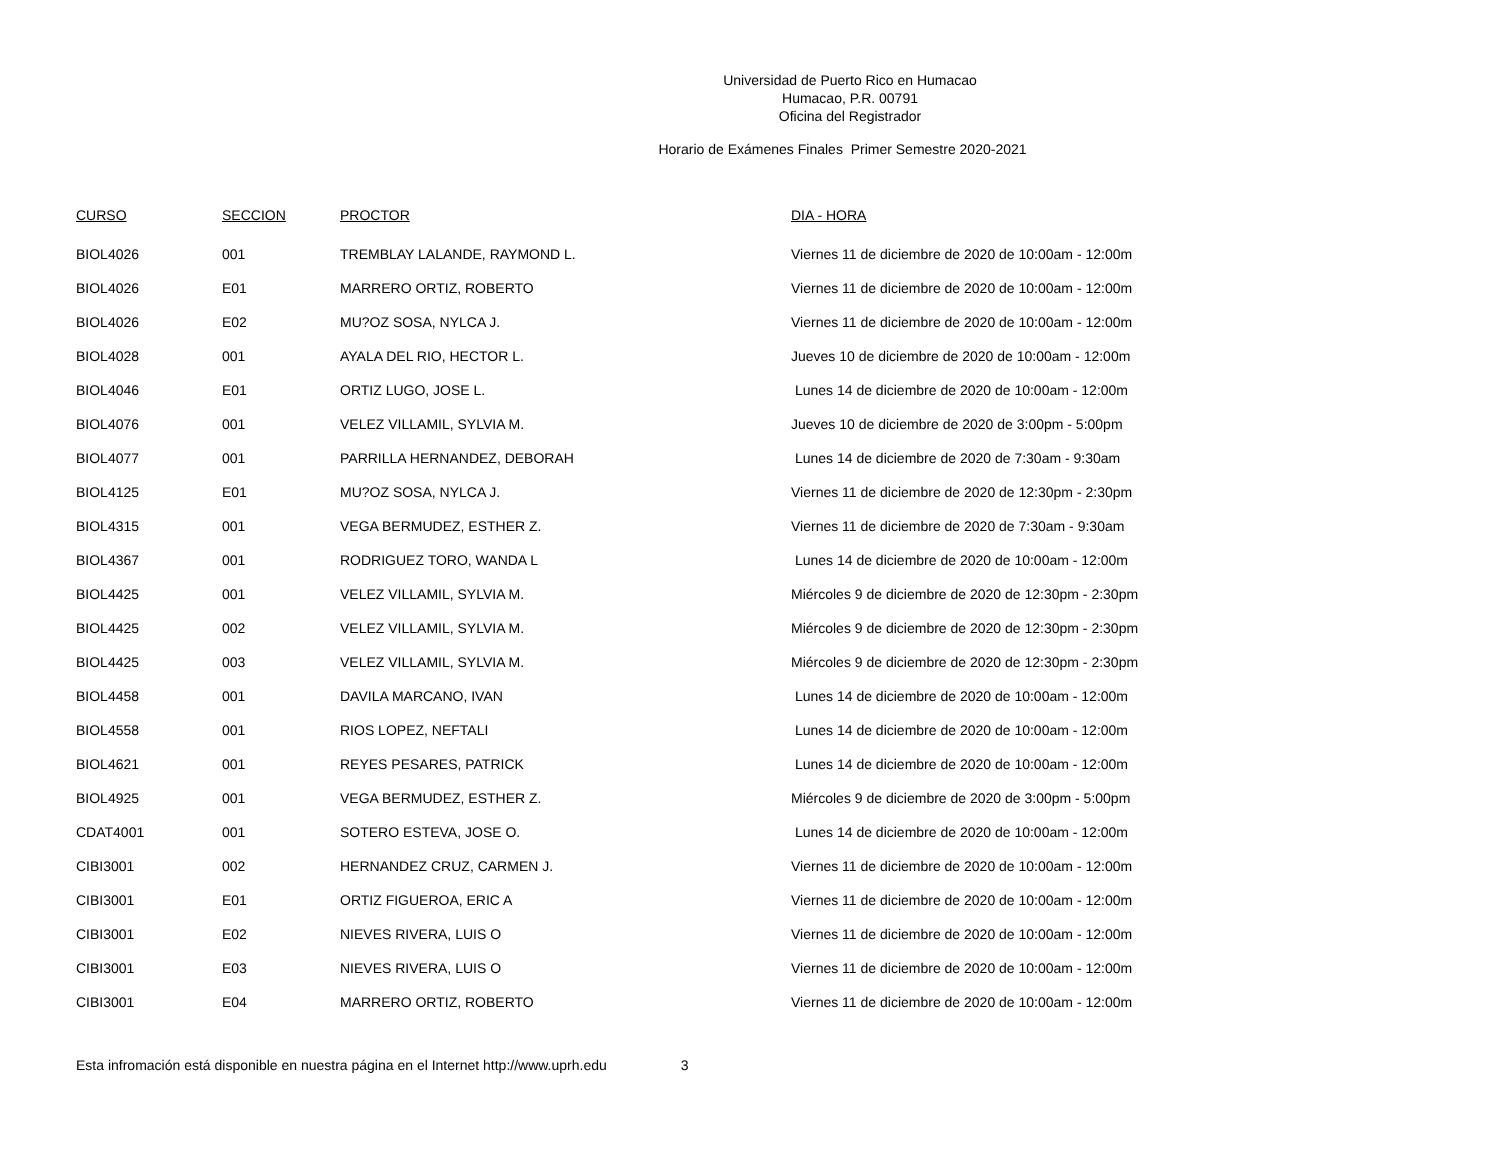Universidad de Puerto Rico en Humacao
Humacao, P.R. 00791
Oficina del Registrador
Horario de Exámenes Finales Primer Semestre 2020-2021
| CURSO | SECCION | PROCTOR | DIA - HORA |
| --- | --- | --- | --- |
| BIOL4026 | 001 | TREMBLAY LALANDE, RAYMOND L. | Viernes 11 de diciembre de 2020 de 10:00am - 12:00m |
| BIOL4026 | E01 | MARRERO ORTIZ, ROBERTO | Viernes 11 de diciembre de 2020 de 10:00am - 12:00m |
| BIOL4026 | E02 | MU?OZ SOSA, NYLCA J. | Viernes 11 de diciembre de 2020 de 10:00am - 12:00m |
| BIOL4028 | 001 | AYALA DEL RIO, HECTOR L. | Jueves 10 de diciembre de 2020 de 10:00am - 12:00m |
| BIOL4046 | E01 | ORTIZ LUGO, JOSE L. | Lunes 14 de diciembre de 2020 de 10:00am - 12:00m |
| BIOL4076 | 001 | VELEZ VILLAMIL, SYLVIA M. | Jueves 10 de diciembre de 2020 de 3:00pm - 5:00pm |
| BIOL4077 | 001 | PARRILLA HERNANDEZ, DEBORAH | Lunes 14 de diciembre de 2020 de 7:30am - 9:30am |
| BIOL4125 | E01 | MU?OZ SOSA, NYLCA J. | Viernes 11 de diciembre de 2020 de 12:30pm - 2:30pm |
| BIOL4315 | 001 | VEGA BERMUDEZ, ESTHER Z. | Viernes 11 de diciembre de 2020 de 7:30am - 9:30am |
| BIOL4367 | 001 | RODRIGUEZ TORO, WANDA L | Lunes 14 de diciembre de 2020 de 10:00am - 12:00m |
| BIOL4425 | 001 | VELEZ VILLAMIL, SYLVIA M. | Miércoles 9 de diciembre de 2020 de 12:30pm - 2:30pm |
| BIOL4425 | 002 | VELEZ VILLAMIL, SYLVIA M. | Miércoles 9 de diciembre de 2020 de 12:30pm - 2:30pm |
| BIOL4425 | 003 | VELEZ VILLAMIL, SYLVIA M. | Miércoles 9 de diciembre de 2020 de 12:30pm - 2:30pm |
| BIOL4458 | 001 | DAVILA MARCANO, IVAN | Lunes 14 de diciembre de 2020 de 10:00am - 12:00m |
| BIOL4558 | 001 | RIOS LOPEZ, NEFTALI | Lunes 14 de diciembre de 2020 de 10:00am - 12:00m |
| BIOL4621 | 001 | REYES PESARES, PATRICK | Lunes 14 de diciembre de 2020 de 10:00am - 12:00m |
| BIOL4925 | 001 | VEGA BERMUDEZ, ESTHER Z. | Miércoles 9 de diciembre de 2020 de 3:00pm - 5:00pm |
| CDAT4001 | 001 | SOTERO ESTEVA, JOSE O. | Lunes 14 de diciembre de 2020 de 10:00am - 12:00m |
| CIBI3001 | 002 | HERNANDEZ CRUZ, CARMEN J. | Viernes 11 de diciembre de 2020 de 10:00am - 12:00m |
| CIBI3001 | E01 | ORTIZ FIGUEROA, ERIC A | Viernes 11 de diciembre de 2020 de 10:00am - 12:00m |
| CIBI3001 | E02 | NIEVES RIVERA, LUIS O | Viernes 11 de diciembre de 2020 de 10:00am - 12:00m |
| CIBI3001 | E03 | NIEVES RIVERA, LUIS O | Viernes 11 de diciembre de 2020 de 10:00am - 12:00m |
| CIBI3001 | E04 | MARRERO ORTIZ, ROBERTO | Viernes 11 de diciembre de 2020 de 10:00am - 12:00m |
Esta infromación está disponible en nuestra página en el Internet http://www.uprh.edu 3